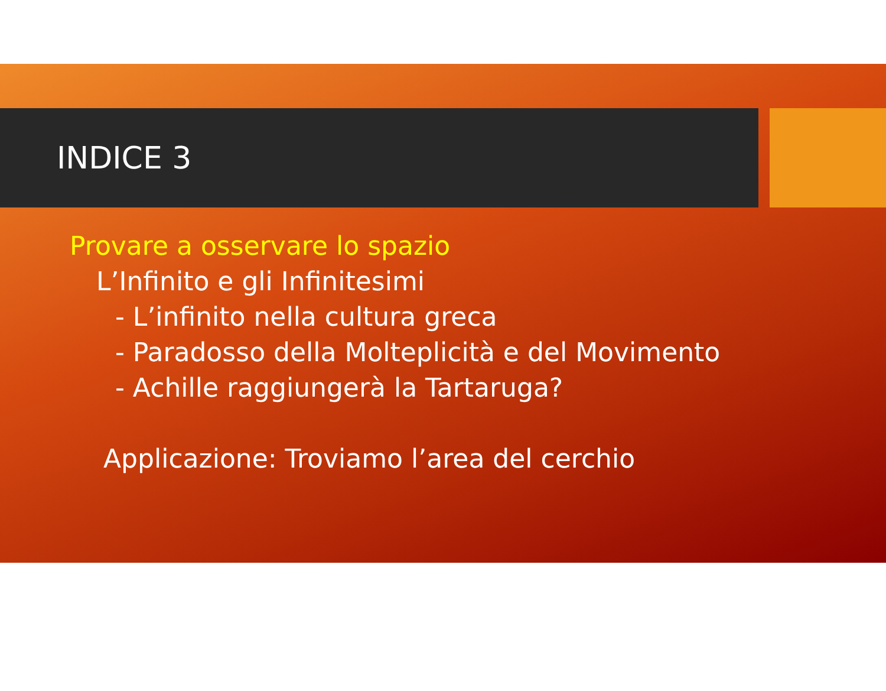INDICE 3
Provare a osservare lo spazio
L’Infinito e gli Infinitesimi
- L’infinito nella cultura greca
- Paradosso della Molteplicità e del Movimento
- Achille raggiungerà la Tartaruga?
Applicazione: Troviamo l’area del cerchio